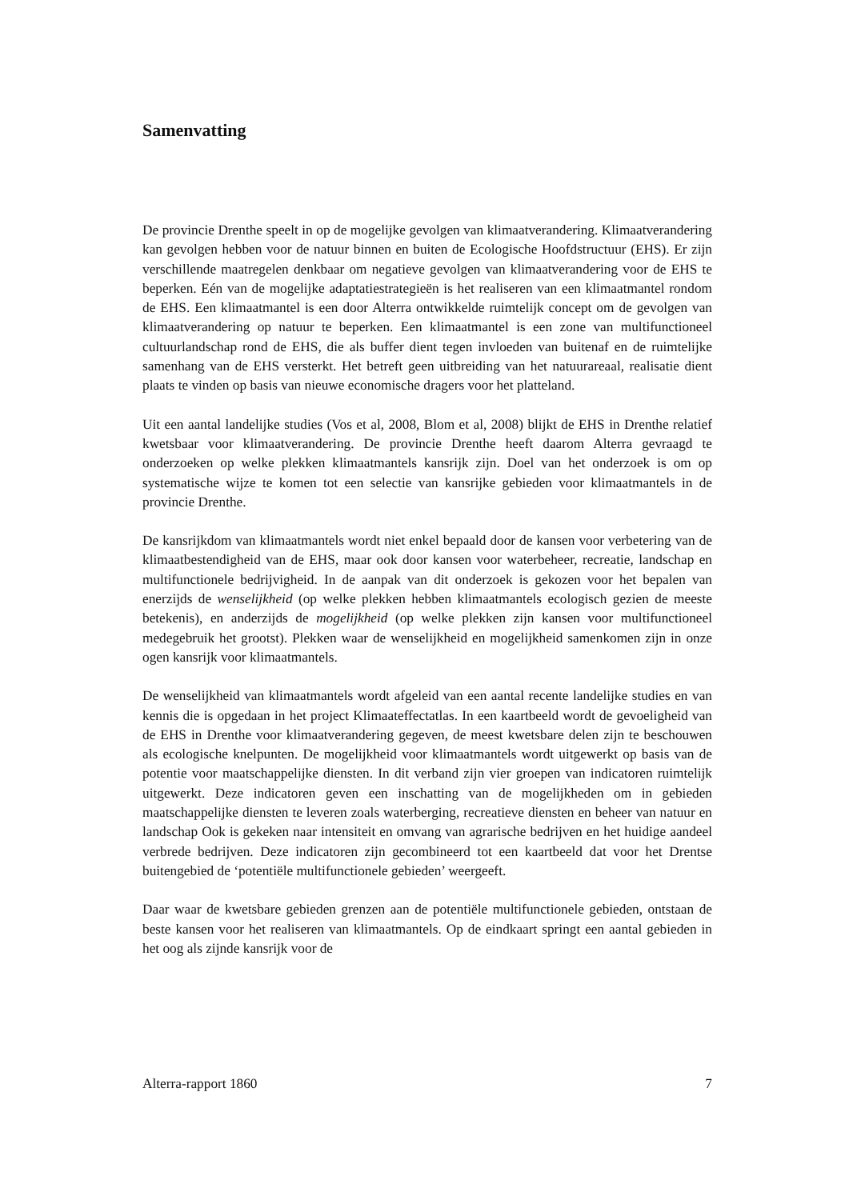Samenvatting
De provincie Drenthe speelt in op de mogelijke gevolgen van klimaatverandering. Klimaatverandering kan gevolgen hebben voor de natuur binnen en buiten de Ecologische Hoofdstructuur (EHS). Er zijn verschillende maatregelen denkbaar om negatieve gevolgen van klimaatverandering voor de EHS te beperken. Eén van de mogelijke adaptatiestrategieën is het realiseren van een klimaatmantel rondom de EHS. Een klimaatmantel is een door Alterra ontwikkelde ruimtelijk concept om de gevolgen van klimaatverandering op natuur te beperken. Een klimaatmantel is een zone van multifunctioneel cultuurlandschap rond de EHS, die als buffer dient tegen invloeden van buitenaf en de ruimtelijke samenhang van de EHS versterkt. Het betreft geen uitbreiding van het natuurareaal, realisatie dient plaats te vinden op basis van nieuwe economische dragers voor het platteland.
Uit een aantal landelijke studies (Vos et al, 2008, Blom et al, 2008) blijkt de EHS in Drenthe relatief kwetsbaar voor klimaatverandering. De provincie Drenthe heeft daarom Alterra gevraagd te onderzoeken op welke plekken klimaatmantels kansrijk zijn. Doel van het onderzoek is om op systematische wijze te komen tot een selectie van kansrijke gebieden voor klimaatmantels in de provincie Drenthe.
De kansrijkdom van klimaatmantels wordt niet enkel bepaald door de kansen voor verbetering van de klimaatbestendigheid van de EHS, maar ook door kansen voor waterbeheer, recreatie, landschap en multifunctionele bedrijvigheid. In de aanpak van dit onderzoek is gekozen voor het bepalen van enerzijds de wenselijkheid (op welke plekken hebben klimaatmantels ecologisch gezien de meeste betekenis), en anderzijds de mogelijkheid (op welke plekken zijn kansen voor multifunctioneel medegebruik het grootst). Plekken waar de wenselijkheid en mogelijkheid samenkomen zijn in onze ogen kansrijk voor klimaatmantels.
De wenselijkheid van klimaatmantels wordt afgeleid van een aantal recente landelijke studies en van kennis die is opgedaan in het project Klimaateffectatlas. In een kaartbeeld wordt de gevoeligheid van de EHS in Drenthe voor klimaatverandering gegeven, de meest kwetsbare delen zijn te beschouwen als ecologische knelpunten. De mogelijkheid voor klimaatmantels wordt uitgewerkt op basis van de potentie voor maatschappelijke diensten. In dit verband zijn vier groepen van indicatoren ruimtelijk uitgewerkt. Deze indicatoren geven een inschatting van de mogelijkheden om in gebieden maatschappelijke diensten te leveren zoals waterberging, recreatieve diensten en beheer van natuur en landschap Ook is gekeken naar intensiteit en omvang van agrarische bedrijven en het huidige aandeel verbrede bedrijven. Deze indicatoren zijn gecombineerd tot een kaartbeeld dat voor het Drentse buitengebied de ‘potentiële multifunctionele gebieden’ weergeeft.
Daar waar de kwetsbare gebieden grenzen aan de potentiële multifunctionele gebieden, ontstaan de beste kansen voor het realiseren van klimaatmantels. Op de eindkaart springt een aantal gebieden in het oog als zijnde kansrijk voor de
Alterra-rapport 1860 7